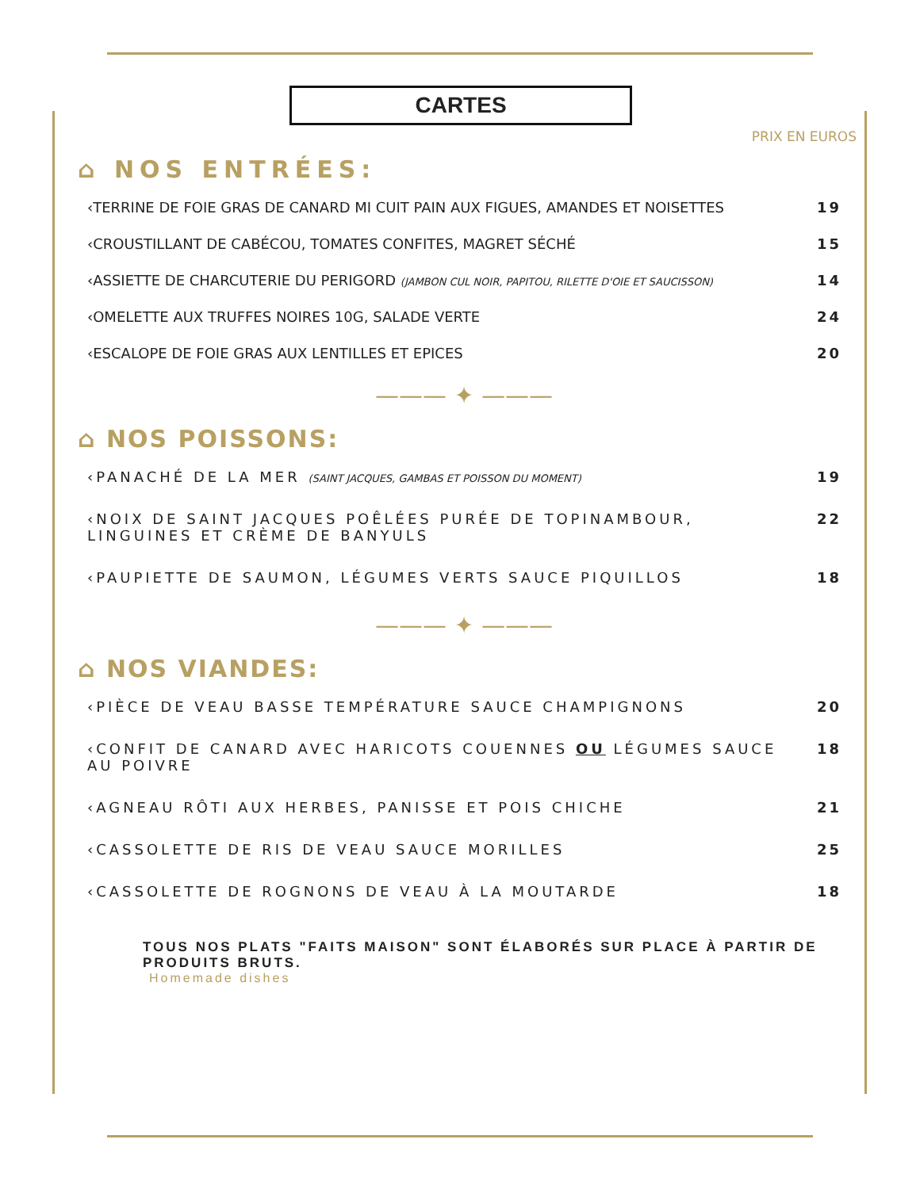CARTES
PRIX EN EUROS
⌂ NOS ENTRÉES:
‹TERRINE DE FOIE GRAS DE CANARD MI CUIT PAIN AUX FIGUES, AMANDES ET NOISETTES 19
‹CROUSTILLANT DE CABÉCOU, TOMATES CONFITES, MAGRET SÉCHÉ 15
‹ASSIETTE DE CHARCUTERIE DU PERIGORD (JAMBON CUL NOIR, PAPITOU, RILETTE D'OIE ET SAUCISSON) 14
‹OMELETTE AUX TRUFFES NOIRES 10G, SALADE VERTE 24
‹ESCALOPE DE FOIE GRAS AUX LENTILLES ET EPICES 20
——— ✦ ———
⌂ NOS POISSONS:
‹PANACHÉ DE LA MER (SAINT JACQUES, GAMBAS ET POISSON DU MOMENT) 19
‹NOIX DE SAINT JACQUES POÊLÉES PURÉE DE TOPINAMBOUR,
LINGUINES ET CRÈME DE BANYULS 22
‹PAUPIETTE DE SAUMON, LÉGUMES VERTS SAUCE PIQUILLOS 18
——— ✦ ———
⌂ NOS VIANDES:
‹PIÈCE DE VEAU BASSE TEMPÉRATURE SAUCE CHAMPIGNONS 20
‹CONFIT DE CANARD AVEC HARICOTS COUENNES OU LÉGUMES SAUCE
AU POIVRE 18
‹AGNEAU RÔTI AUX HERBES, PANISSE ET POIS CHICHE 21
‹CASSOLETTE DE RIS DE VEAU SAUCE MORILLES 25
‹CASSOLETTE DE ROGNONS DE VEAU À LA MOUTARDE 18
TOUS NOS PLATS "FAITS MAISON" SONT ÉLABORÉS SUR PLACE À PARTIR DE PRODUITS BRUTS.
Homemade dishes